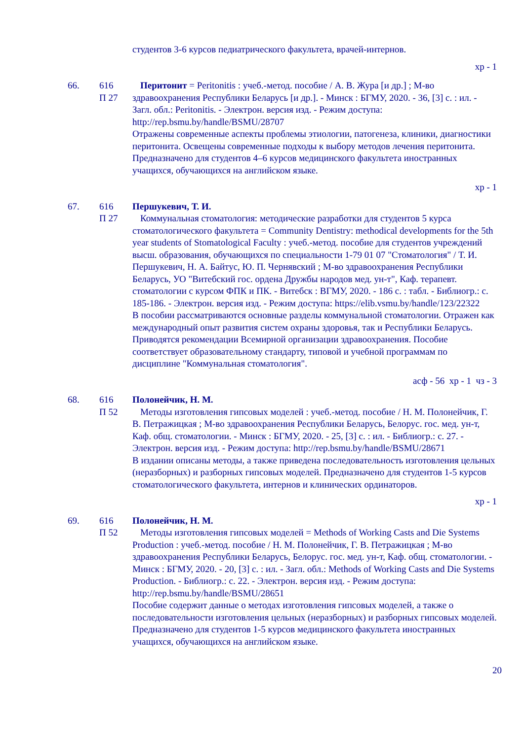студентов 3-6 курсов педиатрического факультета, врачей-интернов.
хр - 1
66. 616
П 27
Перитонит = Peritonitis : учеб.-метод. пособие / А. В. Жура [и др.] ; М-во здравоохранения Республики Беларусь [и др.]. - Минск : БГМУ, 2020. - 36, [3] с. : ил. - Загл. обл.: Peritonitis. - Электрон. версия изд. - Режим доступа: http://rep.bsmu.by/handle/BSMU/28707
Отражены современные аспекты проблемы этиологии, патогенеза, клиники, диагностики перитонита. Освещены современные подходы к выбору методов лечения перитонита. Предназначено для студентов 4–6 курсов медицинского факультета иностранных учащихся, обучающихся на английском языке.
хр - 1
67. 616
П 27
Першукевич, Т. И.
Коммунальная стоматология: методические разработки для студентов 5 курса стоматологического факультета = Community Dentistry: methodical developments for the 5th year students of Stomatological Faculty : учеб.-метод. пособие для студентов учреждений высш. образования, обучающихся по специальности 1-79 01 07 "Стоматология" / Т. И. Першукевич, Н. А. Байтус, Ю. П. Чернявский ; М-во здравоохранения Республики Беларусь, УО "Витебский гос. ордена Дружбы народов мед. ун-т", Каф. терапевт. стоматологии с курсом ФПК и ПК. - Витебск : ВГМУ, 2020. - 186 с. : табл. - Библиогр.: с. 185-186. - Электрон. версия изд. - Режим доступа: https://elib.vsmu.by/handle/123/22322
В пособии рассматриваются основные разделы коммунальной стоматологии. Отражен как международный опыт развития систем охраны здоровья, так и Республики Беларусь. Приводятся рекомендации Всемирной организации здравоохранения. Пособие соответствует образовательному стандарту, типовой и учебной программам по дисциплине "Коммунальная стоматология".
асф - 56 хр - 1 чз - 3
68. 616
П 52
Полонейчик, Н. М.
Методы изготовления гипсовых моделей : учеб.-метод. пособие / Н. М. Полонейчик, Г. В. Петражицкая ; М-во здравоохранения Республики Беларусь, Белорус. гос. мед. ун-т, Каф. общ. стоматологии. - Минск : БГМУ, 2020. - 25, [3] с. : ил. - Библиогр.: с. 27. - Электрон. версия изд. - Режим доступа: http://rep.bsmu.by/handle/BSMU/28671
В издании описаны методы, а также приведена последовательность изготовления цельных (неразборных) и разборных гипсовых моделей. Предназначено для студентов 1-5 курсов стоматологического факультета, интернов и клинических ординаторов.
хр - 1
69. 616
П 52
Полонейчик, Н. М.
Методы изготовления гипсовых моделей = Methods of Working Casts and Die Systems Production : учеб.-метод. пособие / Н. М. Полонейчик, Г. В. Петражицкая ; М-во здравоохранения Республики Беларусь, Белорус. гос. мед. ун-т, Каф. общ. стоматологии. - Минск : БГМУ, 2020. - 20, [3] с. : ил. - Загл. обл.: Methods of Working Casts and Die Systems Production. - Библиогр.: с. 22. - Электрон. версия изд. - Режим доступа: http://rep.bsmu.by/handle/BSMU/28651
Пособие содержит данные о методах изготовления гипсовых моделей, а также о последовательности изготовления цельных (неразборных) и разборных гипсовых моделей. Предназначено для студентов 1-5 курсов медицинского факультета иностранных учащихся, обучающихся на английском языке.
20